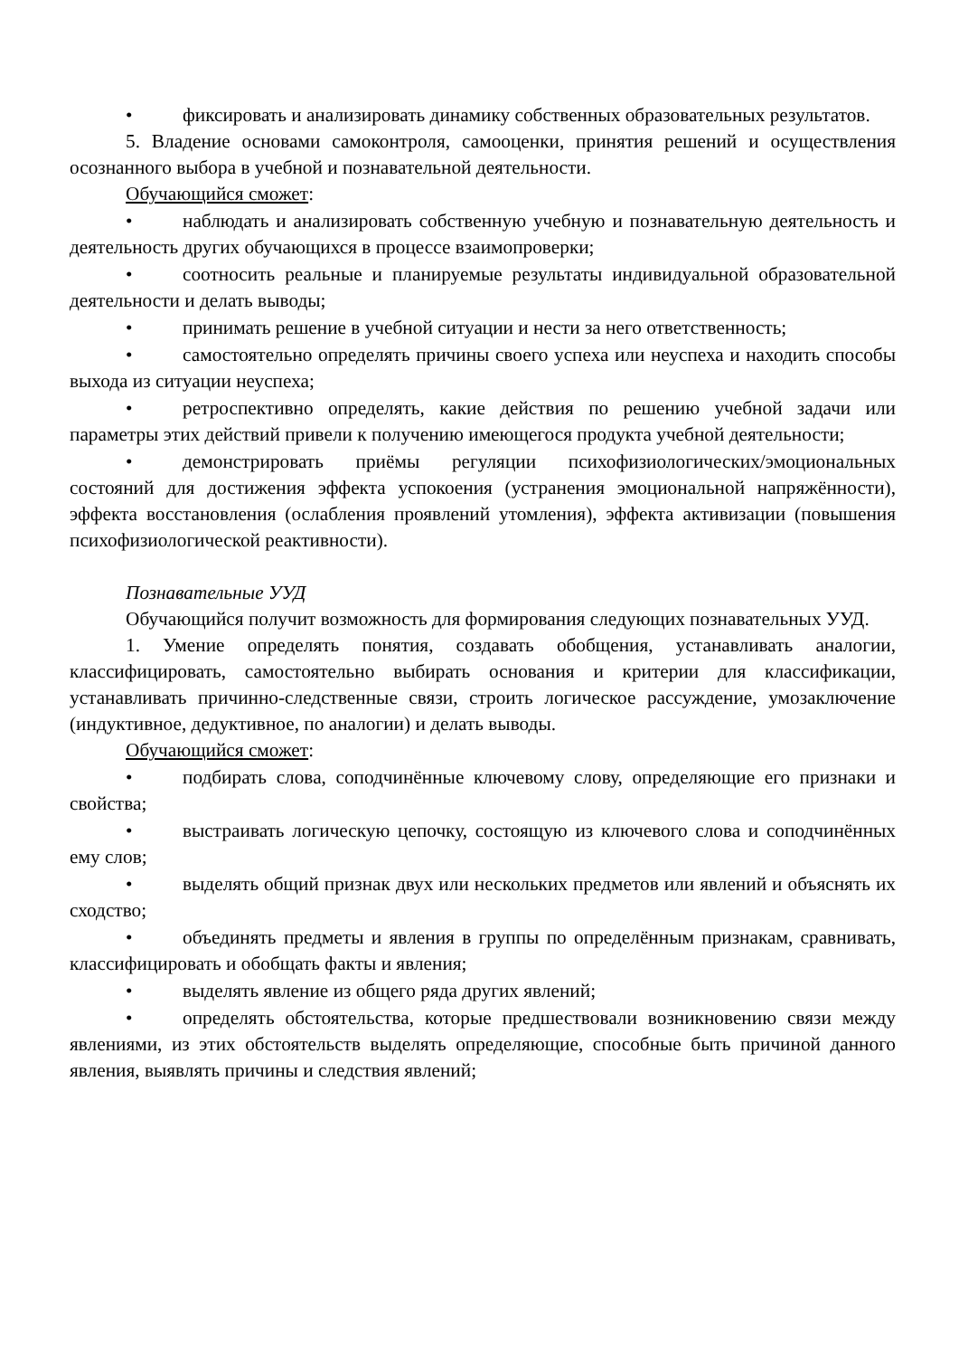• фиксировать и анализировать динамику собственных образовательных результатов.
5. Владение основами самоконтроля, самооценки, принятия решений и осуществления осознанного выбора в учебной и познавательной деятельности.
Обучающийся сможет:
• наблюдать и анализировать собственную учебную и познавательную деятельность и деятельность других обучающихся в процессе взаимопроверки;
• соотносить реальные и планируемые результаты индивидуальной образовательной деятельности и делать выводы;
• принимать решение в учебной ситуации и нести за него ответственность;
• самостоятельно определять причины своего успеха или неуспеха и находить способы выхода из ситуации неуспеха;
• ретроспективно определять, какие действия по решению учебной задачи или параметры этих действий привели к получению имеющегося продукта учебной деятельности;
• демонстрировать приёмы регуляции психофизиологических/эмоциональных состояний для достижения эффекта успокоения (устранения эмоциональной напряжённости), эффекта восстановления (ослабления проявлений утомления), эффекта активизации (повышения психофизиологической реактивности).
Познавательные УУД
Обучающийся получит возможность для формирования следующих познавательных УУД.
1. Умение определять понятия, создавать обобщения, устанавливать аналогии, классифицировать, самостоятельно выбирать основания и критерии для классификации, устанавливать причинно-следственные связи, строить логическое рассуждение, умозаключение (индуктивное, дедуктивное, по аналогии) и делать выводы.
Обучающийся сможет:
• подбирать слова, соподчинённые ключевому слову, определяющие его признаки и свойства;
• выстраивать логическую цепочку, состоящую из ключевого слова и соподчинённых ему слов;
• выделять общий признак двух или нескольких предметов или явлений и объяснять их сходство;
• объединять предметы и явления в группы по определённым признакам, сравнивать, классифицировать и обобщать факты и явления;
• выделять явление из общего ряда других явлений;
• определять обстоятельства, которые предшествовали возникновению связи между явлениями, из этих обстоятельств выделять определяющие, способные быть причиной данного явления, выявлять причины и следствия явлений;